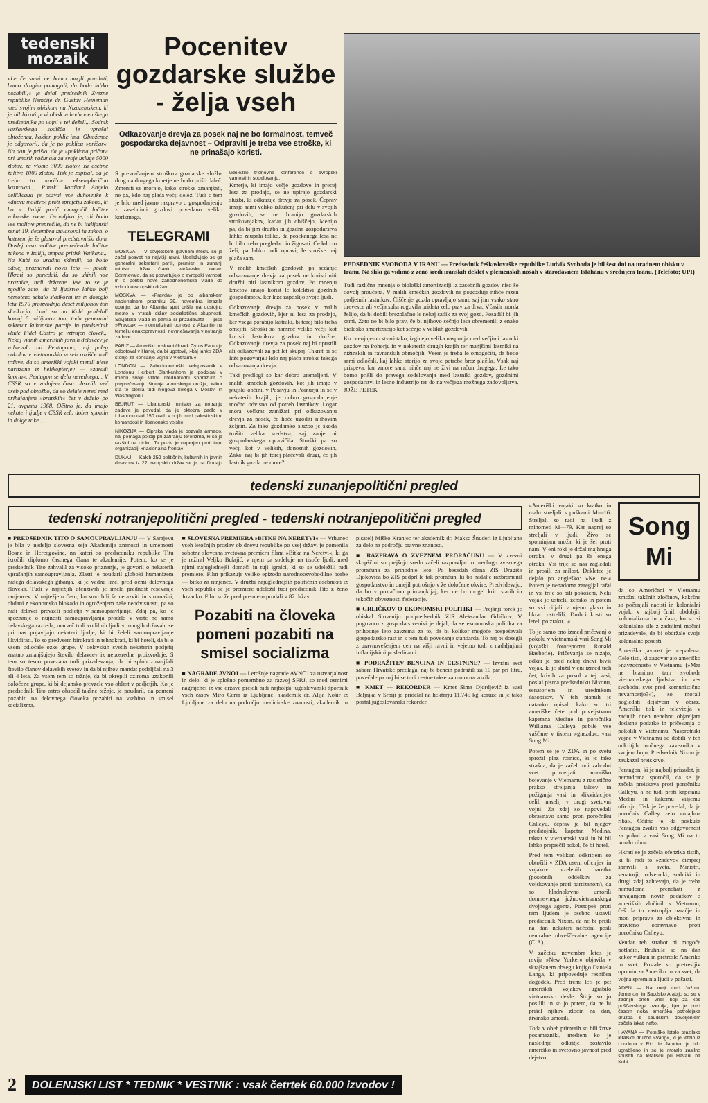tedenski
mozaik
»Le če sami ne bomo mogli pozabiti, bomo drugim pomagali, da bodo lahko pozabili,« je dejal predsednik Zvezne republike Nemčije dr. Gustav Heineman med svojim obiskom na Nizozemskem, ki je bil hkrati prvi obisk zahodnonemškega predsednika po vojni v tej deželi... Sodnik varšavskega sodišča je vprašal obtoženca, kakšen poklic ima. Obtoženec je odgovoril, da je po poklicu »pričar«. Na dan je prišlo, da je »poklicna pričar« pri umorih računala za svoje usluge 5000 zlotov, za vlome 3000 zlotov, za osebne žalitve 1000 zlotov. Tisk je zapisal, da je treba to »pričo« eksemplarično kaznovati... Rimski kardinal Angelo dell'Acqua je pozval vse duhovnike k »dnevu molitve« proti sprejetju zakona, ki bo v Italiji prvič omogočil ločitev zakonske zveze. Dvomljivo je, ali bodo vse molitve preprečile, da ne bi italijanski senat 19. decembra izglasoval ta zakon, o katerem je že glasoval predstavniški dom. Doslej niso molitve preprečevale ločitve zakona v Italiji, ampak pritisk Vatikana... Na Kubi so uradno sklenili, da bodo odslej praznovali novo leto — poleti. Hkrati so ponedali, da so ukinili vse praznike, tudi državne. Vse to se je zgodilo zato, da bi ljudstvo lahko bolj nemoteno sekalo sladkorni trs in doseglo leta 1970 proizvodnjo deset milijonov ton sladkorja. Lani so na Kubi pridelali komaj 5 milijonov ton, toda generalni sekretar kubanske partije in predsednik vlade Fidel Castro je vztrajen človek... Nekaj vidnih ameriških javnih delavcev je zahtevalo od Pentagona, naj poleg pokolov v vietnamskih vaseh razišče tudi trditve, da so ameriški vojaki metali ujete partizane iz helikopterjev — »zaradi športa«. Pentagon se dela nevednega... V ČSSR so v zadnjem času obsodili več oseb pod obtožbo, da so delale nered med prihajanjem »bratskih« čet v deželo po 21. avgustu 1968. Očitno je, da imajo nekateri ljudje v ČSSR zelo dober spomin in dolge roke...
Pocenitev gozdarske službe - želja vseh
Odkazovanje drevja za posek naj ne bo formalnost, temveč gospodarska dejavnost – Odpraviti je treba vse stroške, ki ne prinašajo koristi.
S prevračanjem stroškov gozdarske službe drug na drugega kmetje ne bodo prišli daleč. Zmeniti se morajo, kako stroške zmanjšati, ne pa, kdo naj plača večji delež. Tudi o tem je bilo med javno razpravo o gospodarjenju z zasebnimi gozdovi povedano veliko koristnega.
TELEGRAMI
MOSKVA — V sovjetskem glavnem mestu se je začel posvet na najvišji ravni. Udeležujejo se ga generalni sekretarji partij, premieri in zunanji ministri držav članic varšavske zveze. Domnevajo, da se posvetujejo o evropski varnosti in o politiki nove zahodnonemške vlade do vzhodnoevropskih držav.
MOSKVA — »Pravda« je ob albanskem nacionalnem prazniku 29. novembra izrazila upanje, da bo Albanija spet prišla na dostojno mesto v vrstah držav socialistične skupnosti. Sovjetska vlada in partija si prizadevata — piše »Pravda« — normalizirati odnose z Albanijo na temelju enakopravnosti, nevmešavanja v notranje zadeve.
PARIZ — Ameriški poslovni človek Cyrus Eaton je odpotoval v Hanoi, da bi ugotovil, »kaj lahko ZDA storijo za končanje vojne v Vietnamu«.
LONDON — Zahodnonemški veleposlanik v Londonu Herbert Blankenhorn je podpisal v imenu svoje vlade mednarodni sporazum o preprečevanju širjenja atomskega orožja, kakor sta to storila tudi njegova kolega v Moskvi in Washingtonu.
BEJRUT — Libanonski minister za notranje zadeve je povedal, da je oktobra padlo v Libanonu nad 150 oseb v bojih med palestinskimi komandosi in libanonsko vojsko.
NIKOZIJA — Ciprska vlada je pozvala armado, naj pomaga policiji pri zatiranju terorizma, ki se je razširil na otoku. Ta poziv je naperjen proti tajni organizaciji »nacionalna fronta«.
DUNAJ — Kakih 250 političnih, kulturnih in javnih delavcev iz 22 evropskih držav se je na Dunaju udeležilo tridnevne konference o evropski varnosti in sodelovanju.
Kmetje, ki imajo večje gozdove in precej lesa za prodajo, se ne upirajo gozdarski službi, ki odkazuje drevje za posek. Čeprav imajo sami veliko izkušenj pri delu v svojih gozdovih, se ne branijo gozdarskih strokovnjakov, kadar jih obiščejo. Menijo pa, da bi jim družba in gozdna gospodarstva lahko zaupala toliko, da posekanega lesa ne bi bilo treba pregledati in žigosati. Če kdo to želi, pa lahko tudi opravi, le stroške naj plača sam.
V malih kmečkih gozdovih pa sedanje odkazovanje drevja za posek ne koristi niti družbi niti lastnikom gozdov. Po mnenju kmetov imajo korist le kolektivi gozdnih gospodarstev, ker laže zaposlijo svoje ljudi.
Odkazovanje drevja za posek v malih kmečkih gozdovih, kjer ni lesa za prodajo, ker vsega porabijo lastniki, bi torej bilo treba omejiti. Stroški so namreč veliko večji kot koristi lastnikov gozdov in družbe. Odkazovanje drevja za posek naj bi opustili ali odkazovali za pet let skupaj. Takrat bi se laže pogovarjali kdo naj plača stroške takega odkazovanja drevja.
Taki predlogi so kar dobro utemeljeni. V malih kmečkih gozdovih, kot jih imajo v ptujski občini, v Posavju in Pomurju in še v nekaterih krajih, je dobro gospodarjenje močno odvisno od potreb lastnikov. Logar mora večkrat zamižati pri odkazovanju drevja za posek, če hoče ugoditi njihovim željam. Za tako gozdarsko službo je škoda trošiti velika sredstva, saj zanje ni gospodarskega opravičila. Stroški pa so večji kot v velikih, donosnih gozdovih. Zakaj naj bi jih torej plačevali drugi, če jih lastnik gozda ne more?
PEDSEDNIK SVOBODA V IRANU — Predsednik češkoslovaške republike Ludvik Svoboda je bil šest dni na uradnem obisku v Iranu. Na sliki ga vidimo z ženo sredi iranskih deklet v plemenskih nošah v starodavnem Isfahanu v srednjem Iranu. (Telefoto: UPI)
Tudi različna mnenja o biološki amortizaciji iz zasebnih gozdov niso še dovolj proučena. V malih kmečkih gozdovih ne pogozduje nihče razen podjetnih lastnikov. Čiščenje gozda opravljajo sami, saj jim vsako staro drevesce ali večja suha rogovila prideta zelo prav za drva. Včasih morda želijo, da bi dobili brezplačno le nekaj sadik za svoj gozd. Posadili bi jih sami. Zato ne bi bilo prav, če bi njihovo sečnjo lesa obremenili z enako biološko amortizacijo kot sečnjo v velikih gozdovih.
Ko ocenjujemo stvari tako, izginejo velika nasprotja med večjimi lastniki gozdov na Pohorju in v nekaterih drugih krajih ter manjšimi lastniki na nižinskih in ravninskih območjih. Vsem je treba le omogočiti, da bodo sami odločali, kaj lahko storijo za svoje potrebe brez plačila. Vsak naj prispeva, kar zmore sam, nihče naj ne živi na račun drugega. Le tako bomo prišli do pravega sodelovanja med lastniki gozdov, gozdnimi gospodarstvi in lesno industrijo ter do največjega možnega zadovoljstva. JOŽE PETEK
tedenski zunanjepolitični pregled
tedenski notranjepolitični pregled - tedenski notranjepolitični pregled
■ PREDSEDNIK TITO O SAMOUPRAVLJANJU — V Sarajevu je bila v nedeljo slovesna seja Akademije znanosti in umetnosti Bosne in Hercegovine, na kateri so predsedniku republike Titu izročili diplomo častnega člana te akademije. Potem, ko se je predsednik Tito zahvalil za visoko priznanje, je govoril o nekaterih vprašanjih samoupravljanja. Zlasti je poudaril globoki humanizem našega delavskega gibanja, ki je vedno imel pred očmi delovnega človeka. Tudi v najtežjih ofenzivah je imelo prednost reševanje ranjencev. V najtežjem času, ko smo bili še nerazviti in siromašni, obdani z ekonomsko blokado in ogroženjem naše neodvisnosti, pa so naši delavci prevzeli podjetja v samoupravljanje. Zdaj pa, ko je spoznanje o nujnosti samoupravljanja prodrlo v vrste ne samo delavskega razreda, marveč tudi vodilnih ljudi v mnogih državah, se pri nas pojavljajo nekateri ljudje, ki bi želeli samoupravljanje likvidirati. To so predvsem birokrati in tehnokrati, ki bi hoteli, da bi o vsem odločale ozke grupe. V delavskih svetih nekaterih podjetij znatno zmanjšujejo število delavcev iz neposredne proizvodnje. S tem so tesno povezana tudi prizadevanja, da bi sploh zmanjšali število članov delavskih svetov in da bi njihov mandat podaljšali na 3 ali 4 leta. Za vsem tem so težnje, da bi okrepili oziroma uzakonili določene grupe, ki bi dejansko prevzele vso oblast v podjetjih. Ko je predsednik Tito ostro obsodil takšne težnje, je poudaril, da pomeni pozabiti na delovnega človeka pozabiti na vsebino in smisel socializma.
■ SLOVESNA PREMIERA »BITKE NA NERETVI« — Vrhunec vseh letošnjih proslav ob dnevu republike po vsej državi je pomenila sobotna slovesna svetovna premiera filma »Bitka na Neretvi«, ki ga je režiral Veljko Bulajić, v njem pa sodeluje na tisoče ljudi, med njimi najuglednejši domači in tuji igralci, ki so se udeležili tudi premiere. Film prikazuje veliko epizodo narodnoosvobodilne borbe — bitko za ranjence. V družbi najuglednejših političnih osebnosti iz vseh republik se je premiere udeležil tudi predsednik Tito z ženo Jovanko. Film so že pred premiero prodali v 82 držav.
Pozabiti na človeka pomeni pozabiti na smisel socializma
■ NAGRADE AVNOJ — Letošnje nagrade AVNOJ za ustvarjalnost in delo, ki je splošno pomembno za razvoj SFRJ, so med osmimi nagrajenci iz vse države prejeli tudi najboljši jugoslovanski športnik vseh časov Miro Cerar iz Ljubljane, akademik dr. Alija Košir iz Ljubljane za delo na področju medicinske znanosti, akademik in pisatelj Miško Kranjec ter akademik dr. Makso Šnuderl iz Ljubljane za delo na področju pravne znanosti.
■ RAZPRAVA O ZVEZNEM PRORAČUNU — V zvezni skupščini so prejšnjo sredo začeli razpravljati o predlogu zveznega proračuna za prihodnje leto. Po besedah člana ZIS Dragiše Djokovića bo ZIS podprl le tak proračun, ki bo nadalje razbremenil gospodarstvo in omejil potrošnjo v že določene okvire. Predvidevajo, da bo v proračunu primanjkljaj, ker ne bo mogel kriti starih in tekočih obveznosti federacije.
■ GRLIČKOV O EKONOMSKI POLITIKI — Prejšnji torek je obiskal Slovenijo podpredsednik ZIS Aleksandar Grličkov. V pogovoru z gospodarstveniki je dejal, da se ekonomska politika za prihodnje leto zavzema za to, da bi kolikor mogoče pospeševali gospodarsko rast in s tem tudi povečanje standarda. To naj bi dosegli z uravnovešenjem cen na višji ravni in vejetno tudi z nadaljnjimi inflacijskimi posledicami.
■ PODRAŽITEV BENCINA IN CESTNINE? — Izvršni svet sabora Hrvatske predlaga, naj bi bencin podražili za 10 par pri litru, povečale pa naj bi se tudi cestne takse za motorna vozila.
■ KMET — REKORDER — Kmet Sima Djordjević iz vasi Beljajka v Srbiji je pridelal na hektarju 11.745 kg koruze in je tako postal jugoslovanski rekorder.
»Ameriški vojaki so kratko in malo streljali s puškami M—16. Streljali so tudi na ljudi z minometi M—79. Kar naprej so streljali v ljudi. Živo se spominjam moža, ki je šel proti nam. V eni roki je držal majhnega otroka, v drugi pa še enega otroka. Vsi trije so nas zagledali in prosili za milost. Dekletce je dejalo po angleško: »Ne, ne.« Potem je nenadoma zaregljal rafal in vsi trije so bili pokošeni. Neki vojak je ustrelil žensko in potem so vsi cilјali v njeno glavo in hkrati ustrelili. Drobci kosti so leteli po zraku...«
To je samo eno izmed pričevanj o pokolu v vietnamski vasi Song Mi (vojaški fotoreporter Ronald Haeberle). Pričevanja se nizajo, odkar je pred nekaj dnevi bivši vojak, ki je služil v eni izmed treh čet, krivih za pokol v tej vasi, poslal pisma predsedniku Nixonu, senatorjem in urednikom časopisov. V teh pismih je natanko opisal, kako so tri ameriške čete pod poveljstvom kapetana Medine in poročnika Williama Calleya pobile vse vaščane v tistem »gnezdu«, vasi Song Mi.
Potem se je v ZDA in po svetu sprožil plaz resnice, ki je tako strašna, da je začel tudi zahodni svet primerjati ameriško bojevanje v Vietnamu z nacistično prakso streljanja talcev in požiganja vasi in »likvidacije« celih naselij v drugi svetovni vojni. Za zdaj so napovedali obravnavo samo proti poročniku Calleyu, čeprav je bil njegov predstojnik, kapetan Medina, takrat v vietnamski vasi in bi bil lahko preprečil pokol, če bi hotel.
Pred tem velikim odkritjem so obtožili v ZDA osem oficirjev in vojakov »zelenih baretk« (posebnih oddelkov za vojskovanje proti partizanom), da so hladnokrvno umorili domnevnega južnovietnamskega dvojnega agenta. Postopek proti tem ljudem je osebno ustavil predsednik Nixon, da ne bi prišli na dan nekateri nečedni posli centralne obveščevalne agencije (CIA).
V začetku novembra letos je revija »New Yorker« objavila v skrajšanem obsegu knjigo Daniela Langa, ki pripoveduje resničen dogodek. Pred tremi leti je pet ameriških vojakov ugrabilo vietnamsko dekle. Štirje so jo posilili in so jo potem, da ne bi prišel njihov zločin na dan, živinsko umorili.
Toda v obeh primerih so bili žrtve posamezniki, medtem ko je naslednje odkritje postavilo ameriško in svetovno javnost pred dejstvo,
Song Mi
da so Američani v Vietnamu zmožni takšnih zločinov, kakršne so počenjali nacisti in kolonialni vojaki v najbolj črnih obdobjih kolonializma in v času, ko so si kolonialne sile z zadnjimi močmi prizadevale, da bi obdržale svoje kolonialne posesti.
Ameriška javnost je prepadena. Celo tisti, ki zagovarjajo ameriško »navzočnost« v Vietnamu (»Mar ne branimo tam svobode vietnamskega ljudstva in ves svobodni svet pred komunistično nevarnostjo?«), so morali pogledati dejstvom v obraz. Ameriški tisk in televizija v zadnjih dneh nenehno objavljata dodatne podatke in pričevanja o pokolih v Vietnamu. Nasprotniki vojne v Vietnamu so dobili v teh odkritjih močnega zaveznika v svojem boju. Predsednik Nixon je zaukazal preiskavo.
Pentagon, ki je najbolj prizadet, je nemudoma sporočil, da se je začela preiskava proti poročniku Calleyu, a ne tudi proti kapetanu Medini in kakemu višjemu oficirju. Tisk je že povedal, da je poročnik Calley zelo »majhna riba«. Očitno je, da poskuša Pentagon zvaliti vso odgovornost za pokol v vasi Song Mi na to »malo ribo«.
Hkrati se je začela ofenziva tistih, ki bi radi to »zadevo« čimprej spravili s sveta. Ministri, senatorji, odvetniki, sodniki in drugi zdaj zahtevajo, da je treba nemudoma prenehati z navajanjem novih podatkov o ameriških zločinih v Vietnamu, češ da to zastruplja ozračje in moti priprave za objektivno in pravično obravnavo proti poročniku Calleyu.
Vendar teh strahot ni mogoče potlačiti. Bruhnile so na dan kakor vulkan in pretresle Ameriko in svet. Postale so pretresljiv opomin za Ameriko in za svet, da vojna spreminja ljudi v pošasti.
ADEN — Na meji med Južnim Jemenom in Saudsko Arabijo so se v zadnjih dneh vneli boji za kos puščavskega ozemlja, kjer je pred časom neka ameriška petrolejska družba s saudskim dovoljenjem začela iskati nafto.
HAVANA — Potniško letalo brazilske letalske družbe »Varig«, ki je letelo iz Londona v Rio de Janeiro, je bilo ugrabljeno in se je moralo zasilno spustiti na letališču pri Havani na Kubi.
2 DOLENJSKI LIST * TEDNIK * VESTNIK : vsak četrtek 60.000 izvodov !